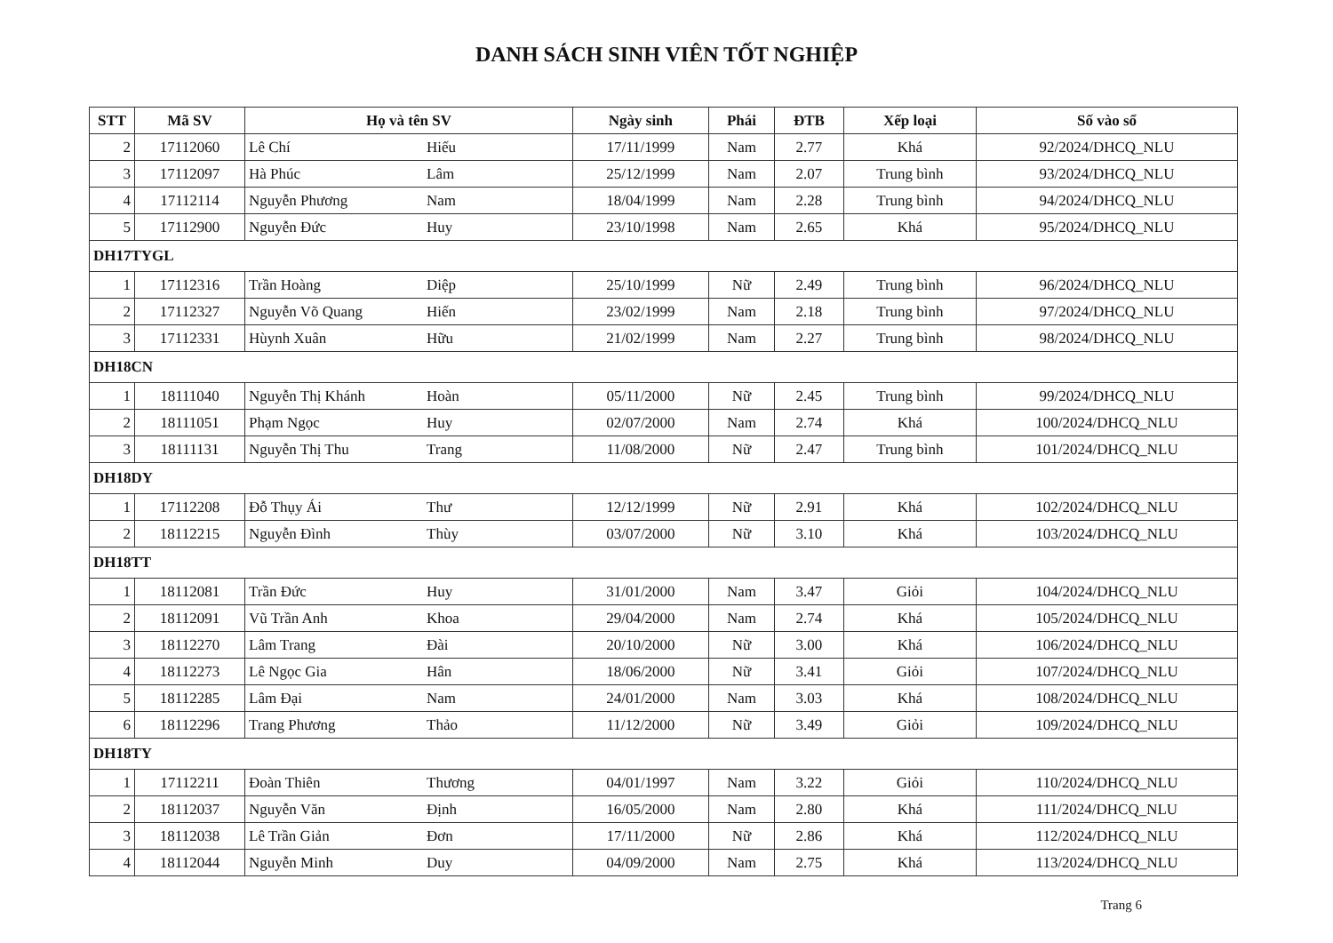DANH SÁCH SINH VIÊN TỐT NGHIỆP
| STT | Mã SV | Họ và tên SV | Ngày sinh | Phái | ĐTB | Xếp loại | Số vào sổ |
| --- | --- | --- | --- | --- | --- | --- | --- |
| 2 | 17112060 | Lê Chí Hiếu | 17/11/1999 | Nam | 2.77 | Khá | 92/2024/DHCQ_NLU |
| 3 | 17112097 | Hà Phúc Lâm | 25/12/1999 | Nam | 2.07 | Trung bình | 93/2024/DHCQ_NLU |
| 4 | 17112114 | Nguyễn Phương Nam | 18/04/1999 | Nam | 2.28 | Trung bình | 94/2024/DHCQ_NLU |
| 5 | 17112900 | Nguyễn Đức Huy | 23/10/1998 | Nam | 2.65 | Khá | 95/2024/DHCQ_NLU |
| DH17TYGL | | | | | | | |
| 1 | 17112316 | Trần Hoàng Diệp | 25/10/1999 | Nữ | 2.49 | Trung bình | 96/2024/DHCQ_NLU |
| 2 | 17112327 | Nguyễn Võ Quang Hiến | 23/02/1999 | Nam | 2.18 | Trung bình | 97/2024/DHCQ_NLU |
| 3 | 17112331 | Hùynh Xuân Hữu | 21/02/1999 | Nam | 2.27 | Trung bình | 98/2024/DHCQ_NLU |
| DH18CN | | | | | | | |
| 1 | 18111040 | Nguyễn Thị Khánh Hoàn | 05/11/2000 | Nữ | 2.45 | Trung bình | 99/2024/DHCQ_NLU |
| 2 | 18111051 | Phạm Ngọc Huy | 02/07/2000 | Nam | 2.74 | Khá | 100/2024/DHCQ_NLU |
| 3 | 18111131 | Nguyễn Thị Thu Trang | 11/08/2000 | Nữ | 2.47 | Trung bình | 101/2024/DHCQ_NLU |
| DH18DY | | | | | | | |
| 1 | 17112208 | Đỗ Thụy Ái Thư | 12/12/1999 | Nữ | 2.91 | Khá | 102/2024/DHCQ_NLU |
| 2 | 18112215 | Nguyễn Đình Thùy | 03/07/2000 | Nữ | 3.10 | Khá | 103/2024/DHCQ_NLU |
| DH18TT | | | | | | | |
| 1 | 18112081 | Trần Đức Huy | 31/01/2000 | Nam | 3.47 | Giỏi | 104/2024/DHCQ_NLU |
| 2 | 18112091 | Vũ Trần Anh Khoa | 29/04/2000 | Nam | 2.74 | Khá | 105/2024/DHCQ_NLU |
| 3 | 18112270 | Lâm Trang Đài | 20/10/2000 | Nữ | 3.00 | Khá | 106/2024/DHCQ_NLU |
| 4 | 18112273 | Lê Ngọc Gia Hân | 18/06/2000 | Nữ | 3.41 | Giỏi | 107/2024/DHCQ_NLU |
| 5 | 18112285 | Lâm Đại Nam | 24/01/2000 | Nam | 3.03 | Khá | 108/2024/DHCQ_NLU |
| 6 | 18112296 | Trang Phương Thảo | 11/12/2000 | Nữ | 3.49 | Giỏi | 109/2024/DHCQ_NLU |
| DH18TY | | | | | | | |
| 1 | 17112211 | Đoàn Thiên Thương | 04/01/1997 | Nam | 3.22 | Giỏi | 110/2024/DHCQ_NLU |
| 2 | 18112037 | Nguyễn Văn Định | 16/05/2000 | Nam | 2.80 | Khá | 111/2024/DHCQ_NLU |
| 3 | 18112038 | Lê Trần Giản Đơn | 17/11/2000 | Nữ | 2.86 | Khá | 112/2024/DHCQ_NLU |
| 4 | 18112044 | Nguyễn Minh Duy | 04/09/2000 | Nam | 2.75 | Khá | 113/2024/DHCQ_NLU |
Trang 6